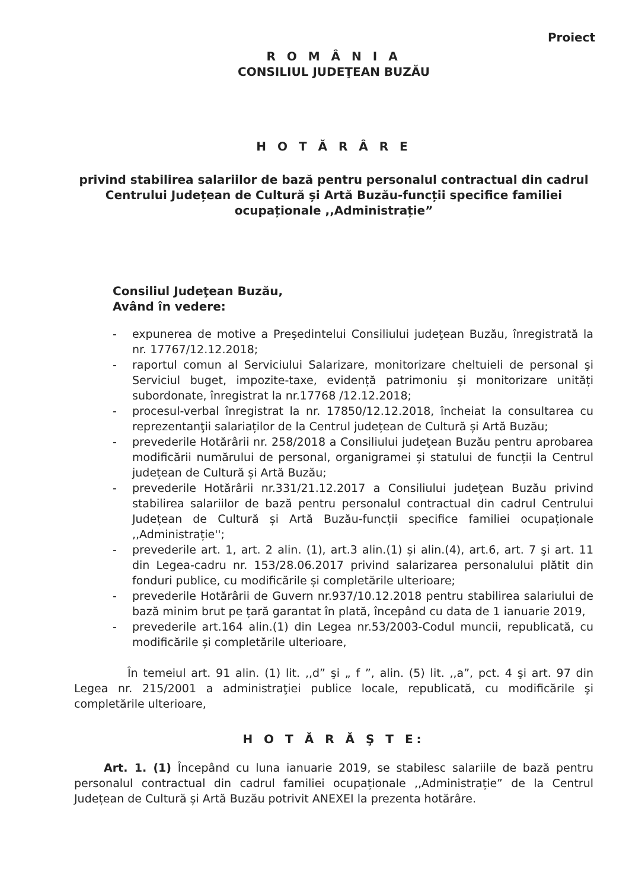Proiect
R O M Â N I A
CONSILIUL JUDEŢEAN BUZĂU
H O T Ă R Â R E
privind stabilirea salariilor de bază pentru personalul contractual din cadrul Centrului Județean de Cultură și Artă Buzău-funcții specifice familiei ocupaționale ,,Administrație”
Consiliul Judeţean Buzău,
Având în vedere:
- expunerea de motive a Preşedintelui Consiliului judeţean Buzău, înregistrată la nr. 17767/12.12.2018;
- raportul comun al Serviciului Salarizare, monitorizare cheltuieli de personal şi Serviciul buget, impozite-taxe, evidență patrimoniu și monitorizare unități subordonate, înregistrat la nr.17768 /12.12.2018;
- procesul-verbal înregistrat la nr. 17850/12.12.2018, încheiat la consultarea cu reprezentanţii salariaților de la Centrul județean de Cultură și Artă Buzău;
- prevederile Hotărârii nr. 258/2018 a Consiliului judeţean Buzău pentru aprobarea modificării numărului de personal, organigramei și statului de funcții la Centrul județean de Cultură și Artă Buzău;
- prevederile Hotărârii nr.331/21.12.2017 a Consiliului judeţean Buzău privind stabilirea salariilor de bază pentru personalul contractual din cadrul Centrului Județean de Cultură și Artă Buzău-funcții specifice familiei ocupaționale ,,Administrație'';
- prevederile art. 1, art. 2 alin. (1), art.3 alin.(1) și alin.(4), art.6, art. 7 şi art. 11 din Legea-cadru nr. 153/28.06.2017 privind salarizarea personalului plătit din fonduri publice, cu modificările și completările ulterioare;
- prevederile Hotărârii de Guvern nr.937/10.12.2018 pentru stabilirea salariului de bază minim brut pe țară garantat în plată, începând cu data de 1 ianuarie 2019,
- prevederile art.164 alin.(1) din Legea nr.53/2003-Codul muncii, republicată, cu modificările și completările ulterioare,
În temeiul art. 91 alin. (1) lit. ,,d” şi „ f ”, alin. (5) lit. ,,a”, pct. 4 şi art. 97 din Legea nr. 215/2001 a administraţiei publice locale, republicată, cu modificările şi completările ulterioare,
H O T Ă R Ă Ş T E:
Art. 1. (1) Începând cu luna ianuarie 2019, se stabilesc salariile de bază pentru personalul contractual din cadrul familiei ocupaționale ,,Administrație” de la Centrul Județean de Cultură și Artă Buzău potrivit ANEXEI la prezenta hotărâre.